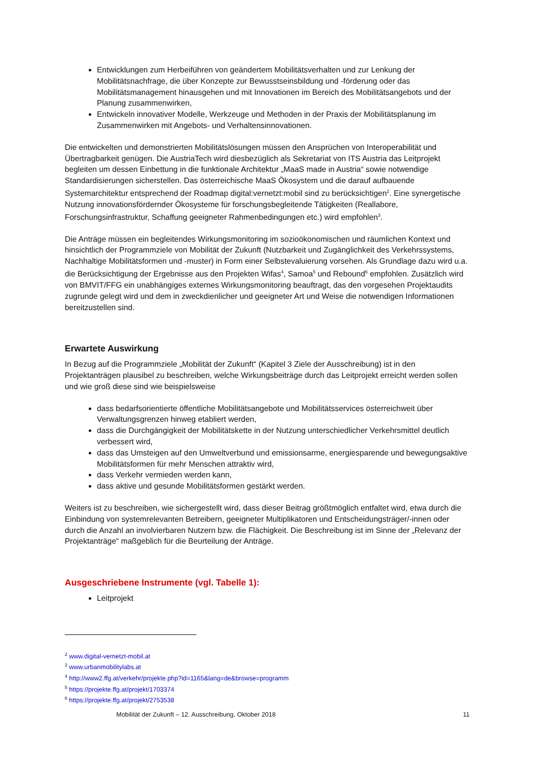Entwicklungen zum Herbeiführen von geändertem Mobilitätsverhalten und zur Lenkung der Mobilitätsnachfrage, die über Konzepte zur Bewusstseinsbildung und -förderung oder das Mobilitätsmanagement hinausgehen und mit Innovationen im Bereich des Mobilitätsangebots und der Planung zusammenwirken,
Entwickeln innovativer Modelle, Werkzeuge und Methoden in der Praxis der Mobilitätsplanung im Zusammenwirken mit Angebots- und Verhaltensinnovationen.
Die entwickelten und demonstrierten Mobilitätslösungen müssen den Ansprüchen von Interoperabilität und Übertragbarkeit genügen. Die AustriaTech wird diesbezüglich als Sekretariat von ITS Austria das Leitprojekt begleiten um dessen Einbettung in die funktionale Architektur „MaaS made in Austria“ sowie notwendige Standardisierungen sicherstellen. Das österreichische MaaS Ökosystem und die darauf aufbauende Systemarchitektur entsprechend der Roadmap digital:vernetzt:mobil sind zu berücksichtigen<sup>2</sup>. Eine synergetische Nutzung innovationsfördernder Ökosysteme für forschungsbegleitende Tätigkeiten (Reallabore, Forschungsinfrastruktur, Schaffung geeigneter Rahmenbedingungen etc.) wird empfohlen<sup>3</sup>.
Die Anträge müssen ein begleitendes Wirkungsmonitoring im sozioökonomischen und räumlichen Kontext und hinsichtlich der Programmziele von Mobilität der Zukunft (Nutzbarkeit und Zugänglichkeit des Verkehrssystems, Nachhaltige Mobilitätsformen und -muster) in Form einer Selbstevaluierung vorsehen. Als Grundlage dazu wird u.a. die Berücksichtigung der Ergebnisse aus den Projekten Wifas<sup>4</sup>, Samoa<sup>5</sup> und Rebound<sup>6</sup> empfohlen. Zusätzlich wird von BMVIT/FFG ein unabhängiges externes Wirkungsmonitoring beauftragt, das den vorgesehen Projektaudits zugrunde gelegt wird und dem in zweckdienlicher und geeigneter Art und Weise die notwendigen Informationen bereitzustellen sind.
Erwartete Auswirkung
In Bezug auf die Programmziele „Mobilität der Zukunft“ (Kapitel 3 Ziele der Ausschreibung) ist in den Projektanträgen plausibel zu beschreiben, welche Wirkungsbeiträge durch das Leitprojekt erreicht werden sollen und wie groß diese sind wie beispielsweise
dass bedarfsorientierte öffentliche Mobilitätsangebote und Mobilitätsservices österreichweit über Verwaltungsgrenzen hinweg etabliert werden,
dass die Durchgängigkeit der Mobilitätskette in der Nutzung unterschiedlicher Verkehrsmittel deutlich verbessert wird,
dass das Umsteigen auf den Umweltverbund und emissionsarme, energiesparende und bewegungsaktive Mobilitätsformen für mehr Menschen attraktiv wird,
dass Verkehr vermieden werden kann,
dass aktive und gesunde Mobilitätsformen gestärkt werden.
Weiters ist zu beschreiben, wie sichergestellt wird, dass dieser Beitrag größtmöglich entfaltet wird, etwa durch die Einbindung von systemrelevanten Betreibern, geeigneter Multiplikatoren und Entscheidungsträger/-innen oder durch die Anzahl an involvierbaren Nutzern bzw. die Flächigkeit. Die Beschreibung ist im Sinne der „Relevanz der Projektanträge“ maßgeblich für die Beurteilung der Anträge.
Ausgeschriebene Instrumente (vgl. Tabelle 1):
Leitprojekt
<sup>2</sup> www.digital-vernetzt-mobil.at
<sup>3</sup> www.urbanmobilitylabs.at
<sup>4</sup> http://www2.ffg.at/verkehr/projekte.php?id=1165&lang=de&browse=programm
<sup>5</sup> https://projekte.ffg.at/projekt/1703374
<sup>6</sup> https://projekte.ffg.at/projekt/2753538
Mobilität der Zukunft – 12. Ausschreibung, Oktober 2018 11